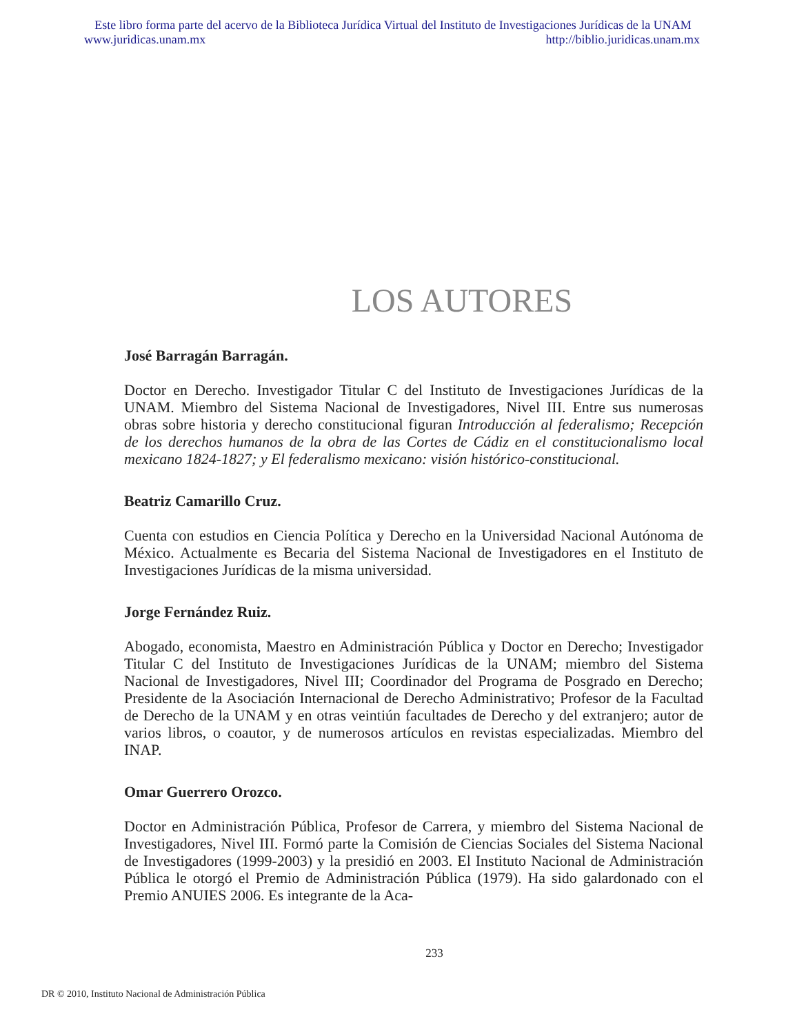Este libro forma parte del acervo de la Biblioteca Jurídica Virtual del Instituto de Investigaciones Jurídicas de la UNAM
www.juridicas.unam.mx http://biblio.juridicas.unam.mx
LOS AUTORES
José Barragán Barragán.
Doctor en Derecho. Investigador Titular C del Instituto de Investigaciones Jurídicas de la UNAM. Miembro del Sistema Nacional de Investigadores, Nivel III. Entre sus numerosas obras sobre historia y derecho constitucional figuran Introducción al federalismo; Recepción de los derechos humanos de la obra de las Cortes de Cádiz en el constitucionalismo local mexicano 1824-1827; y El federalismo mexicano: visión histórico-constitucional.
Beatriz Camarillo Cruz.
Cuenta con estudios en Ciencia Política y Derecho en la Universidad Nacional Autónoma de México. Actualmente es Becaria del Sistema Nacional de Investigadores en el Instituto de Investigaciones Jurídicas de la misma universidad.
Jorge Fernández Ruiz.
Abogado, economista, Maestro en Administración Pública y Doctor en Derecho; Investigador Titular C del Instituto de Investigaciones Jurídicas de la UNAM; miembro del Sistema Nacional de Investigadores, Nivel III; Coordinador del Programa de Posgrado en Derecho; Presidente de la Asociación Internacional de Derecho Administrativo; Profesor de la Facultad de Derecho de la UNAM y en otras veintiún facultades de Derecho y del extranjero; autor de varios libros, o coautor, y de numerosos artículos en revistas especializadas. Miembro del INAP.
Omar Guerrero Orozco.
Doctor en Administración Pública, Profesor de Carrera, y miembro del Sistema Nacional de Investigadores, Nivel III. Formó parte la Comisión de Ciencias Sociales del Sistema Nacional de Investigadores (1999-2003) y la presidió en 2003. El Instituto Nacional de Administración Pública le otorgó el Premio de Administración Pública (1979). Ha sido galardonado con el Premio ANUIES 2006. Es integrante de la Aca-
233
DR © 2010, Instituto Nacional de Administración Pública